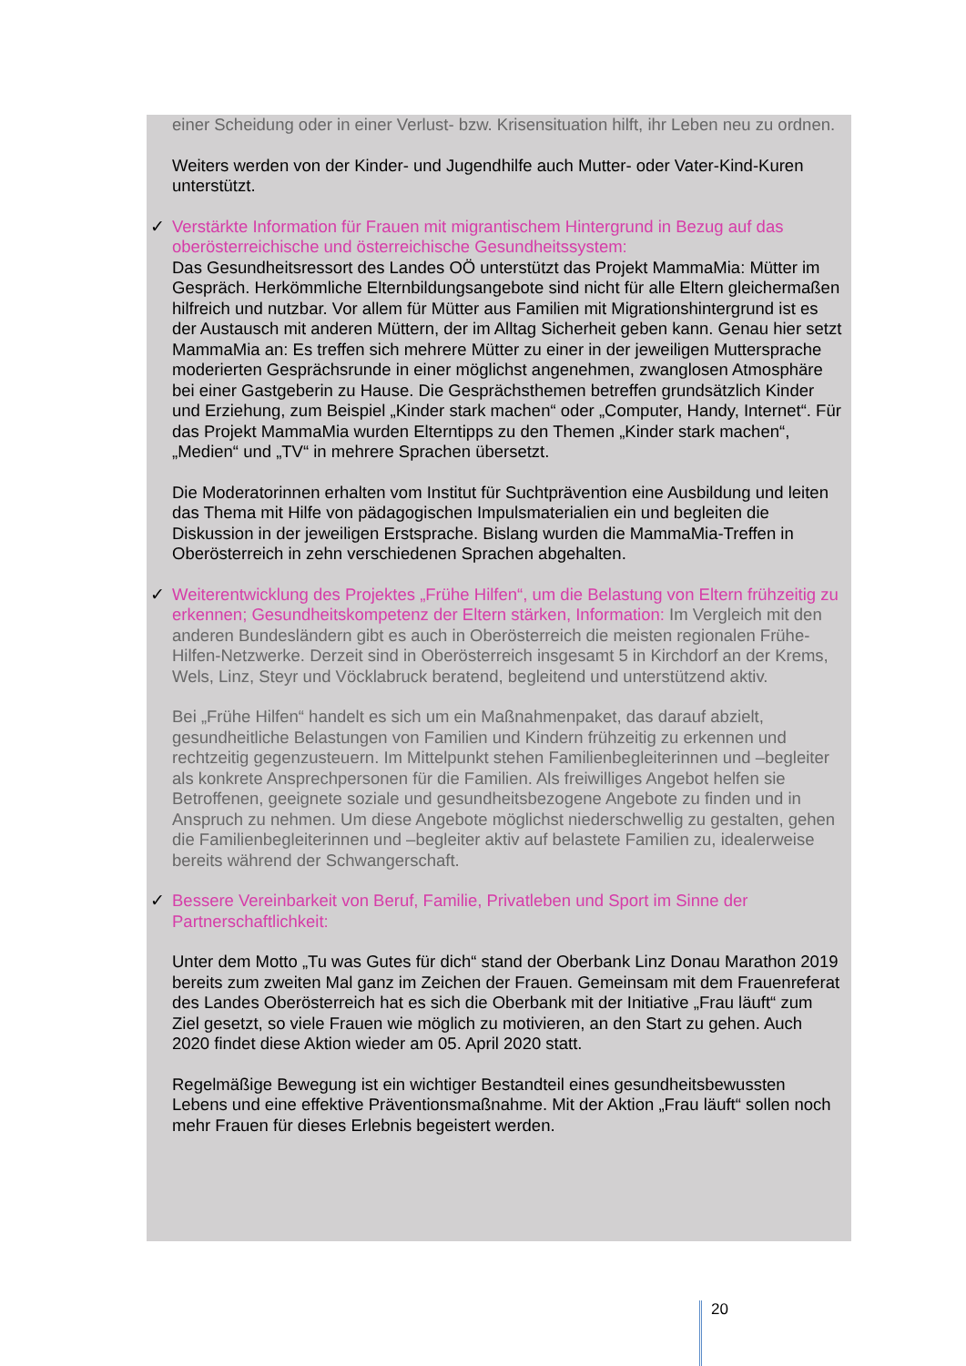einer Scheidung oder in einer Verlust- bzw. Krisensituation hilft, ihr Leben neu zu ordnen.
Weiters werden von der Kinder- und Jugendhilfe auch Mutter- oder Vater-Kind-Kuren unterstützt.
✓
Verstärkte Information für Frauen mit migrantischem Hintergrund in Bezug auf das oberösterreichische und österreichische Gesundheitssystem:
Das Gesundheitsressort des Landes OÖ unterstützt das Projekt MammaMia: Mütter im Gespräch. Herkömmliche Elternbildungsangebote sind nicht für alle Eltern gleichermaßen hilfreich und nutzbar. Vor allem für Mütter aus Familien mit Migrationshintergrund ist es der Austausch mit anderen Müttern, der im Alltag Sicherheit geben kann. Genau hier setzt MammaMia an: Es treffen sich mehrere Mütter zu einer in der jeweiligen Muttersprache moderierten Gesprächsrunde in einer möglichst angenehmen, zwanglosen Atmosphäre bei einer Gastgeberin zu Hause. Die Gesprächsthemen betreffen grundsätzlich Kinder und Erziehung, zum Beispiel „Kinder stark machen“ oder „Computer, Handy, Internet“. Für das Projekt MammaMia wurden Elterntipps zu den Themen „Kinder stark machen“, „Medien“ und „TV“ in mehrere Sprachen übersetzt.
Die Moderatorinnen erhalten vom Institut für Suchtprävention eine Ausbildung und leiten das Thema mit Hilfe von pädagogischen Impulsmaterialien ein und begleiten die Diskussion in der jeweiligen Erstsprache. Bislang wurden die MammaMia-Treffen in Oberösterreich in zehn verschiedenen Sprachen abgehalten.
✓
Weiterentwicklung des Projektes „Frühe Hilfen“, um die Belastung von Eltern frühzeitig zu erkennen; Gesundheitskompetenz der Eltern stärken, Information: Im Vergleich mit den anderen Bundesländern gibt es auch in Oberösterreich die meisten regionalen Frühe-Hilfen-Netzwerke. Derzeit sind in Oberösterreich insgesamt 5 in Kirchdorf an der Krems, Wels, Linz, Steyr und Vöcklabruck beratend, begleitend und unterstützend aktiv.
Bei „Frühe Hilfen“ handelt es sich um ein Maßnahmenpaket, das darauf abzielt, gesundheitliche Belastungen von Familien und Kindern frühzeitig zu erkennen und rechtzeitig gegenzusteuern. Im Mittelpunkt stehen Familienbegleiterinnen und –begleiter als konkrete Ansprechpersonen für die Familien. Als freiwilliges Angebot helfen sie Betroffenen, geeignete soziale und gesundheitsbezogene Angebote zu finden und in Anspruch zu nehmen. Um diese Angebote möglichst niederschwellig zu gestalten, gehen die Familienbegleiterinnen und –begleiter aktiv auf belastete Familien zu, idealerweise bereits während der Schwangerschaft.
✓
Bessere Vereinbarkeit von Beruf, Familie, Privatleben und Sport im Sinne der Partnerschaftlichkeit:
Unter dem Motto „Tu was Gutes für dich“ stand der Oberbank Linz Donau Marathon 2019 bereits zum zweiten Mal ganz im Zeichen der Frauen. Gemeinsam mit dem Frauenreferat des Landes Oberösterreich hat es sich die Oberbank mit der Initiative „Frau läuft“ zum Ziel gesetzt, so viele Frauen wie möglich zu motivieren, an den Start zu gehen. Auch 2020 findet diese Aktion wieder am 05. April 2020 statt.
Regelmäßige Bewegung ist ein wichtiger Bestandteil eines gesundheitsbewussten Lebens und eine effektive Präventionsmaßnahme. Mit der Aktion „Frau läuft“ sollen noch mehr Frauen für dieses Erlebnis begeistert werden.
20